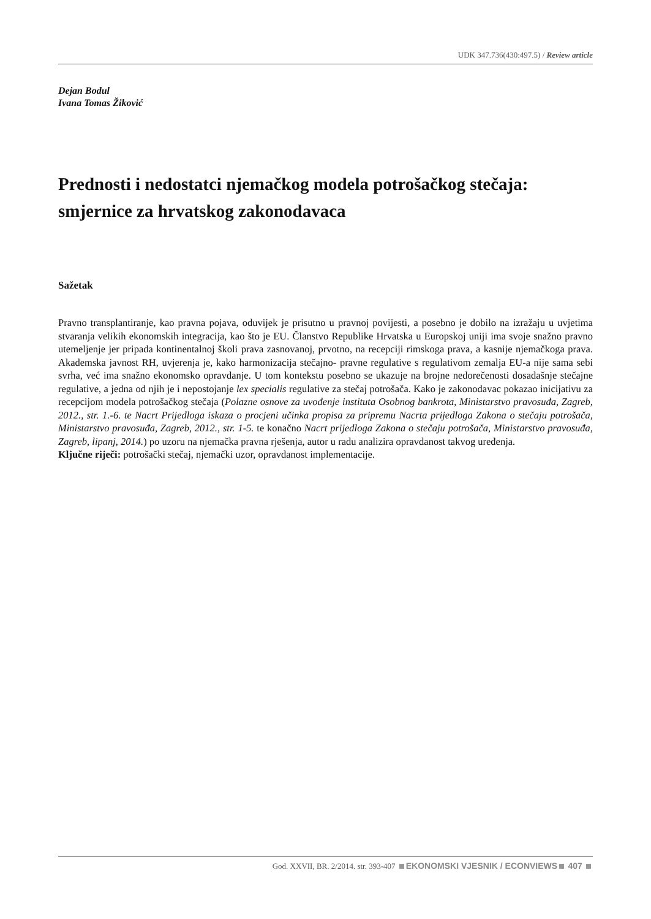UDK 347.736(430:497.5) / Review article
Dejan Bodul
Ivana Tomas Žiković
Prednosti i nedostatci njemačkog modela potrošačkog stečaja: smjernice za hrvatskog zakonodavaca
Sažetak
Pravno transplantiranje, kao pravna pojava, oduvijek je prisutno u pravnoj povijesti, a posebno je dobilo na izražaju u uvjetima stvaranja velikih ekonomskih integracija, kao što je EU. Članstvo Republike Hrvatska u Europskoj uniji ima svoje snažno pravno utemeljenje jer pripada kontinentalnoj školi prava zasnovanoj, prvotno, na recepciji rimskoga prava, a kasnije njemačkoga prava. Akademska javnost RH, uvjerenja je, kako harmonizacija stečajno- pravne regulative s regulativom zemalja EU-a nije sama sebi svrha, već ima snažno ekonomsko opravdanje. U tom kontekstu posebno se ukazuje na brojne nedorečenosti dosadašnje stečajne regulative, a jedna od njih je i nepostojanje lex specialis regulative za stečaj potrošača. Kako je zakonodavac pokazao inicijativu za recepcijom modela potrošačkog stečaja (Polazne osnove za uvođenje instituta Osobnog bankrota, Ministarstvo pravosuđa, Zagreb, 2012., str. 1.-6. te Nacrt Prijedloga iskaza o procjeni učinka propisa za pripremu Nacrta prijedloga Zakona o stečaju potrošača, Ministarstvo pravosuđa, Zagreb, 2012., str. 1-5. te konačno Nacrt prijedloga Zakona o stečaju potrošača, Ministarstvo pravosuđa, Zagreb, lipanj, 2014.) po uzoru na njemačka pravna rješenja, autor u radu analizira opravdanost takvog uređenja.
Ključne riječi: potrošački stečaj, njemački uzor, opravdanost implementacije.
God. XXVII, BR. 2/2014. str. 393-407 EKONOMSKI VJESNIK / ECONVIEWS 407